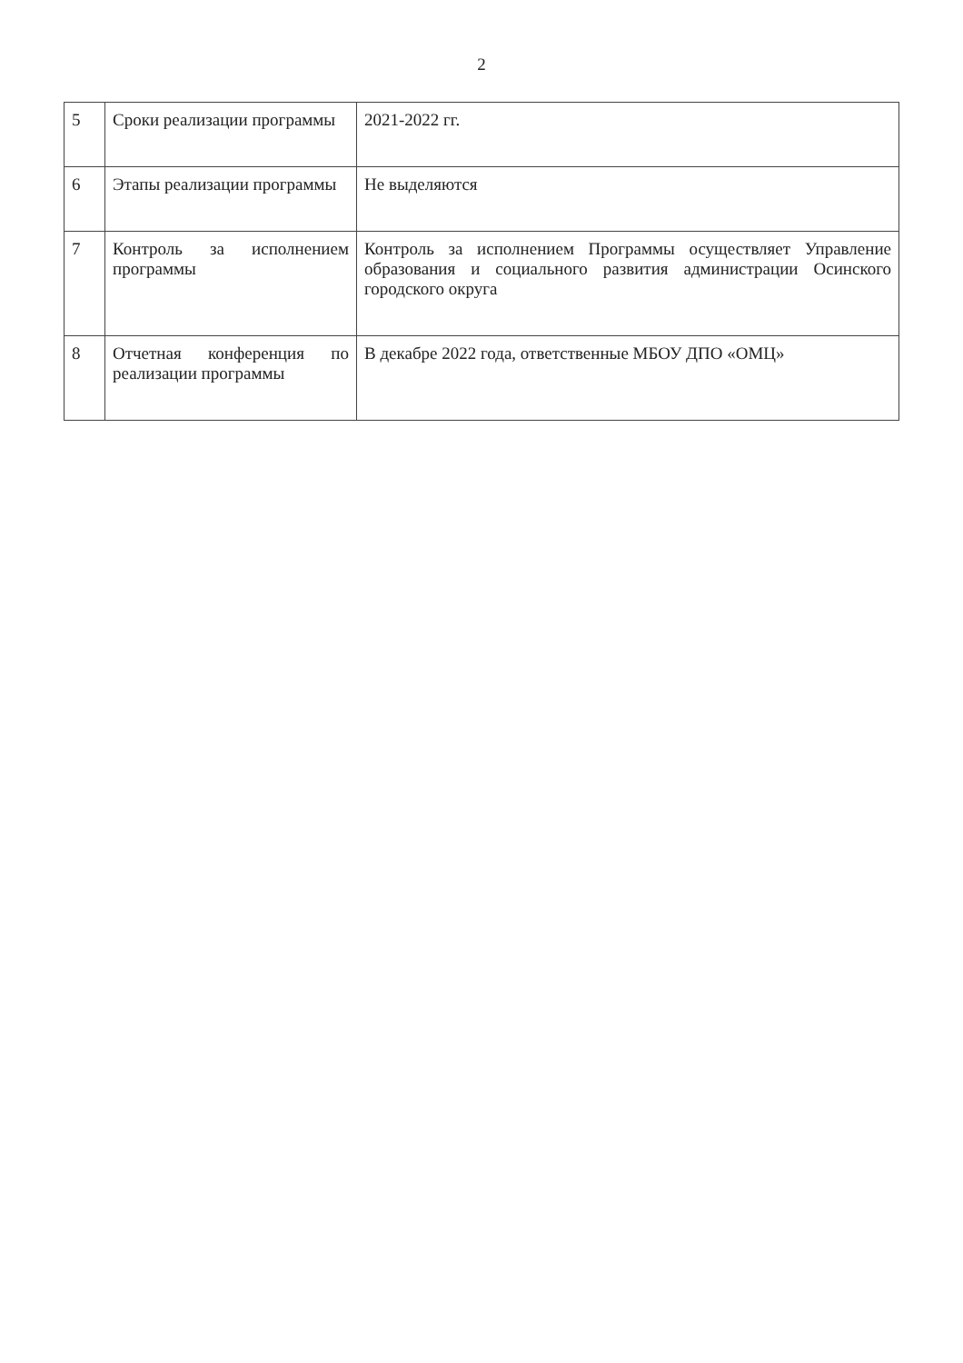2
| 5 | Сроки реализации программы | 2021-2022 гг. |
| 6 | Этапы реализации программы | Не выделяются |
| 7 | Контроль за исполнением программы | Контроль за исполнением Программы осуществляет Управление образования и социального развития администрации Осинского городского округа |
| 8 | Отчетная конференция по реализации программы | В декабре 2022 года, ответственные МБОУ ДПО «ОМЦ» |